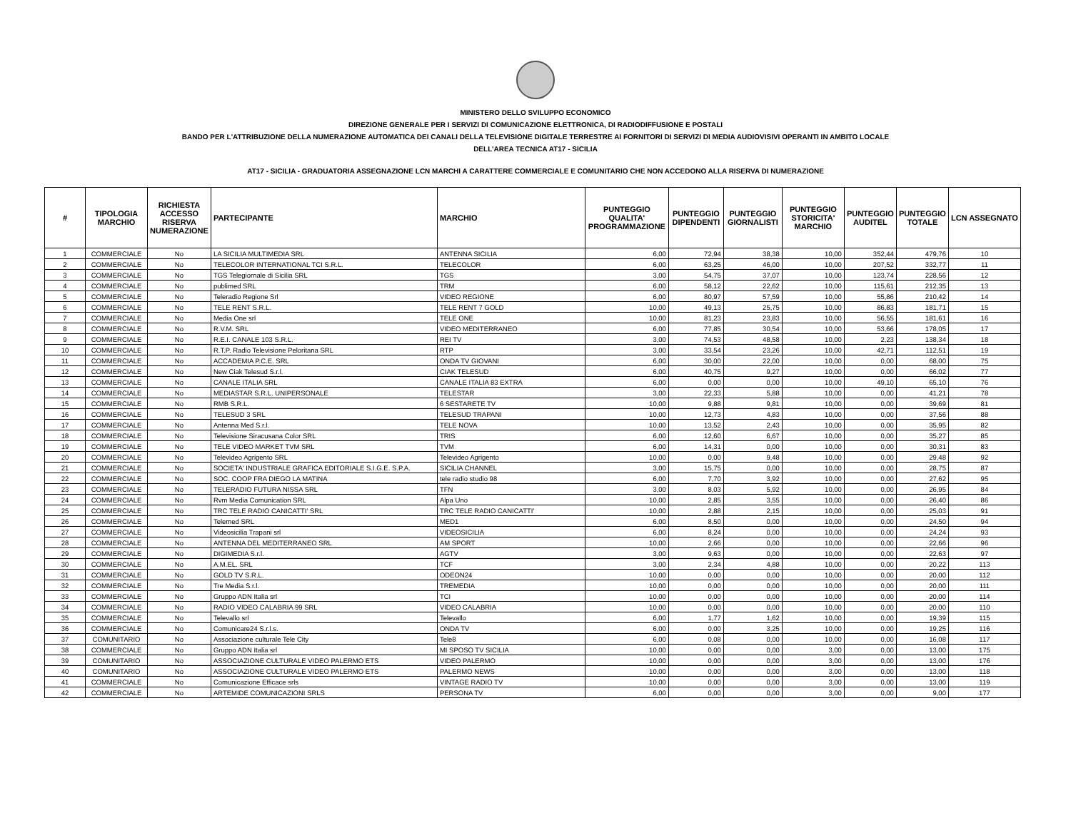MINISTERO DELLO SVILUPPO ECONOMICO
DIREZIONE GENERALE PER I SERVIZI DI COMUNICAZIONE ELETTRONICA, DI RADIODIFFUSIONE E POSTALI
BANDO PER L'ATTRIBUZIONE DELLA NUMERAZIONE AUTOMATICA DEI CANALI DELLA TELEVISIONE DIGITALE TERRESTRE AI FORNITORI DI SERVIZI DI MEDIA AUDIOVISIVI OPERANTI IN AMBITO LOCALE
DELL’AREA TECNICA AT17 - SICILIA
AT17 - SICILIA - GRADUATORIA ASSEGNAZIONE LCN MARCHI A CARATTERE COMMERCIALE E COMUNITARIO CHE NON ACCEDONO ALLA RISERVA DI NUMERAZIONE
| # | TIPOLOGIA MARCHIO | RICHIESTA ACCESSO RISERVA NUMERAZIONE | PARTECIPANTE | MARCHIO | PUNTEGGIO QUALITA' PROGRAMMAZIONE | PUNTEGGIO DIPENDENTI | PUNTEGGIO GIORNALISTI | PUNTEGGIO STORICITA' MARCHIO | PUNTEGGIO AUDITEL | PUNTEGGIO TOTALE | LCN ASSEGNATO |
| --- | --- | --- | --- | --- | --- | --- | --- | --- | --- | --- | --- |
| 1 | COMMERCIALE | No | LA SICILIA MULTIMEDIA SRL | ANTENNA SICILIA | 6,00 | 72,94 | 38,38 | 10,00 | 352,44 | 479,76 | 10 |
| 2 | COMMERCIALE | No | TELECOLOR INTERNATIONAL TCI S.R.L. | TELECOLOR | 6,00 | 63,25 | 46,00 | 10,00 | 207,52 | 332,77 | 11 |
| 3 | COMMERCIALE | No | TGS Telegiornale di Sicilia SRL | TGS | 3,00 | 54,75 | 37,07 | 10,00 | 123,74 | 228,56 | 12 |
| 4 | COMMERCIALE | No | publimed SRL | TRM | 6,00 | 58,12 | 22,62 | 10,00 | 115,61 | 212,35 | 13 |
| 5 | COMMERCIALE | No | Teleradio Regione Srl | VIDEO REGIONE | 6,00 | 80,97 | 57,59 | 10,00 | 55,86 | 210,42 | 14 |
| 6 | COMMERCIALE | No | TELE RENT S.R.L. | TELE RENT 7 GOLD | 10,00 | 49,13 | 25,75 | 10,00 | 86,83 | 181,71 | 15 |
| 7 | COMMERCIALE | No | Media One srl | TELE ONE | 10,00 | 81,23 | 23,83 | 10,00 | 56,55 | 181,61 | 16 |
| 8 | COMMERCIALE | No | R.V.M. SRL | VIDEO MEDITERRANEO | 6,00 | 77,85 | 30,54 | 10,00 | 53,66 | 178,05 | 17 |
| 9 | COMMERCIALE | No | R.E.I. CANALE 103 S.R.L. | REI TV | 3,00 | 74,53 | 48,58 | 10,00 | 2,23 | 138,34 | 18 |
| 10 | COMMERCIALE | No | R.T.P. Radio Televisione Peloritana SRL | RTP | 3,00 | 33,54 | 23,26 | 10,00 | 42,71 | 112,51 | 19 |
| 11 | COMMERCIALE | No | ACCADEMIA P.C.E. SRL | ONDA TV GIOVANI | 6,00 | 30,00 | 22,00 | 10,00 | 0,00 | 68,00 | 75 |
| 12 | COMMERCIALE | No | New Ciak Telesud S.r.l. | CIAK TELESUD | 6,00 | 40,75 | 9,27 | 10,00 | 0,00 | 66,02 | 77 |
| 13 | COMMERCIALE | No | CANALE ITALIA SRL | CANALE ITALIA 83 EXTRA | 6,00 | 0,00 | 0,00 | 10,00 | 49,10 | 65,10 | 76 |
| 14 | COMMERCIALE | No | MEDIASTAR S.R.L. UNIPERSONALE | TELESTAR | 3,00 | 22,33 | 5,88 | 10,00 | 0,00 | 41,21 | 78 |
| 15 | COMMERCIALE | No | RMB S.R.L. | 6 SESTARETE TV | 10,00 | 9,88 | 9,81 | 10,00 | 0,00 | 39,69 | 81 |
| 16 | COMMERCIALE | No | TELESUD 3 SRL | TELESUD TRAPANI | 10,00 | 12,73 | 4,83 | 10,00 | 0,00 | 37,56 | 88 |
| 17 | COMMERCIALE | No | Antenna Med S.r.l. | TELE NOVA | 10,00 | 13,52 | 2,43 | 10,00 | 0,00 | 35,95 | 82 |
| 18 | COMMERCIALE | No | Televisione Siracusana Color SRL | TRIS | 6,00 | 12,60 | 6,67 | 10,00 | 0,00 | 35,27 | 85 |
| 19 | COMMERCIALE | No | TELE VIDEO MARKET TVM SRL | TVM | 6,00 | 14,31 | 0,00 | 10,00 | 0,00 | 30,31 | 83 |
| 20 | COMMERCIALE | No | Televideo Agrigento SRL | Televideo Agrigento | 10,00 | 0,00 | 9,48 | 10,00 | 0,00 | 29,48 | 92 |
| 21 | COMMERCIALE | No | SOCIETA' INDUSTRIALE GRAFICA EDITORIALE S.I.G.E. S.P.A. | SICILIA CHANNEL | 3,00 | 15,75 | 0,00 | 10,00 | 0,00 | 28,75 | 87 |
| 22 | COMMERCIALE | No | SOC. COOP FRA DIEGO LA MATINA | tele radio studio 98 | 6,00 | 7,70 | 3,92 | 10,00 | 0,00 | 27,62 | 95 |
| 23 | COMMERCIALE | No | TELERADIO FUTURA NISSA SRL | TFN | 3,00 | 8,03 | 5,92 | 10,00 | 0,00 | 26,95 | 84 |
| 24 | COMMERCIALE | No | Rvm Media Comunication SRL | Alpa Uno | 10,00 | 2,85 | 3,55 | 10,00 | 0,00 | 26,40 | 86 |
| 25 | COMMERCIALE | No | TRC TELE RADIO CANICATTI' SRL | TRC TELE RADIO CANICATTI' | 10,00 | 2,88 | 2,15 | 10,00 | 0,00 | 25,03 | 91 |
| 26 | COMMERCIALE | No | Telemed SRL | MED1 | 6,00 | 8,50 | 0,00 | 10,00 | 0,00 | 24,50 | 94 |
| 27 | COMMERCIALE | No | Videosicilia Trapani srl | VIDEOSICILIA | 6,00 | 8,24 | 0,00 | 10,00 | 0,00 | 24,24 | 93 |
| 28 | COMMERCIALE | No | ANTENNA DEL MEDITERRANEO SRL | AM SPORT | 10,00 | 2,66 | 0,00 | 10,00 | 0,00 | 22,66 | 96 |
| 29 | COMMERCIALE | No | DIGIMEDIA S.r.l. | AGTV | 3,00 | 9,63 | 0,00 | 10,00 | 0,00 | 22,63 | 97 |
| 30 | COMMERCIALE | No | A.M.EL. SRL | TCF | 3,00 | 2,34 | 4,88 | 10,00 | 0,00 | 20,22 | 113 |
| 31 | COMMERCIALE | No | GOLD TV S.R.L. | ODEON24 | 10,00 | 0,00 | 0,00 | 10,00 | 0,00 | 20,00 | 112 |
| 32 | COMMERCIALE | No | Tre Media S.r.l. | TREMEDIA | 10,00 | 0,00 | 0,00 | 10,00 | 0,00 | 20,00 | 111 |
| 33 | COMMERCIALE | No | Gruppo ADN Italia srl | TCI | 10,00 | 0,00 | 0,00 | 10,00 | 0,00 | 20,00 | 114 |
| 34 | COMMERCIALE | No | RADIO VIDEO CALABRIA 99 SRL | VIDEO CALABRIA | 10,00 | 0,00 | 0,00 | 10,00 | 0,00 | 20,00 | 110 |
| 35 | COMMERCIALE | No | Televallo srl | Televallo | 6,00 | 1,77 | 1,62 | 10,00 | 0,00 | 19,39 | 115 |
| 36 | COMMERCIALE | No | Comunicare24 S.r.l.s. | ONDA TV | 6,00 | 0,00 | 3,25 | 10,00 | 0,00 | 19,25 | 116 |
| 37 | COMUNITARIO | No | Associazione culturale Tele City | Tele8 | 6,00 | 0,08 | 0,00 | 10,00 | 0,00 | 16,08 | 117 |
| 38 | COMMERCIALE | No | Gruppo ADN Italia srl | MI SPOSO TV SICILIA | 10,00 | 0,00 | 0,00 | 3,00 | 0,00 | 13,00 | 175 |
| 39 | COMUNITARIO | No | ASSOCIAZIONE CULTURALE VIDEO PALERMO ETS | VIDEO PALERMO | 10,00 | 0,00 | 0,00 | 3,00 | 0,00 | 13,00 | 176 |
| 40 | COMUNITARIO | No | ASSOCIAZIONE CULTURALE VIDEO PALERMO ETS | PALERMO NEWS | 10,00 | 0,00 | 0,00 | 3,00 | 0,00 | 13,00 | 118 |
| 41 | COMMERCIALE | No | Comunicazione Efficace srls | VINTAGE RADIO TV | 10,00 | 0,00 | 0,00 | 3,00 | 0,00 | 13,00 | 119 |
| 42 | COMMERCIALE | No | ARTEMIDE COMUNICAZIONI SRLS | PERSONA TV | 6,00 | 0,00 | 0,00 | 3,00 | 0,00 | 9,00 | 177 |